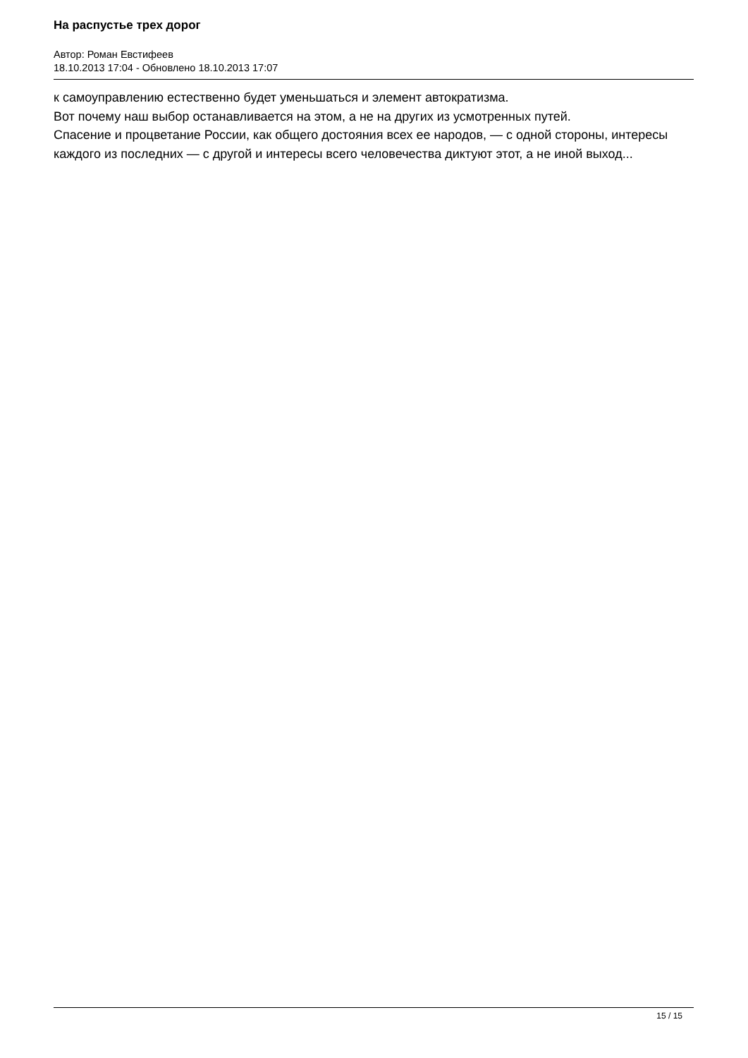На распустье трех дорог
Автор: Роман Евстифеев
18.10.2013 17:04 - Обновлено 18.10.2013 17:07
к самоуправлению естественно будет уменьшаться и элемент автократизма.
Вот почему наш выбор останавливается на этом, а не на других из усмотренных путей.
Спасение и процветание России, как общего достояния всех ее народов, — с одной стороны, интересы каждого из последних — с другой и интересы всего человечества диктуют этот, а не иной выход...
15 / 15